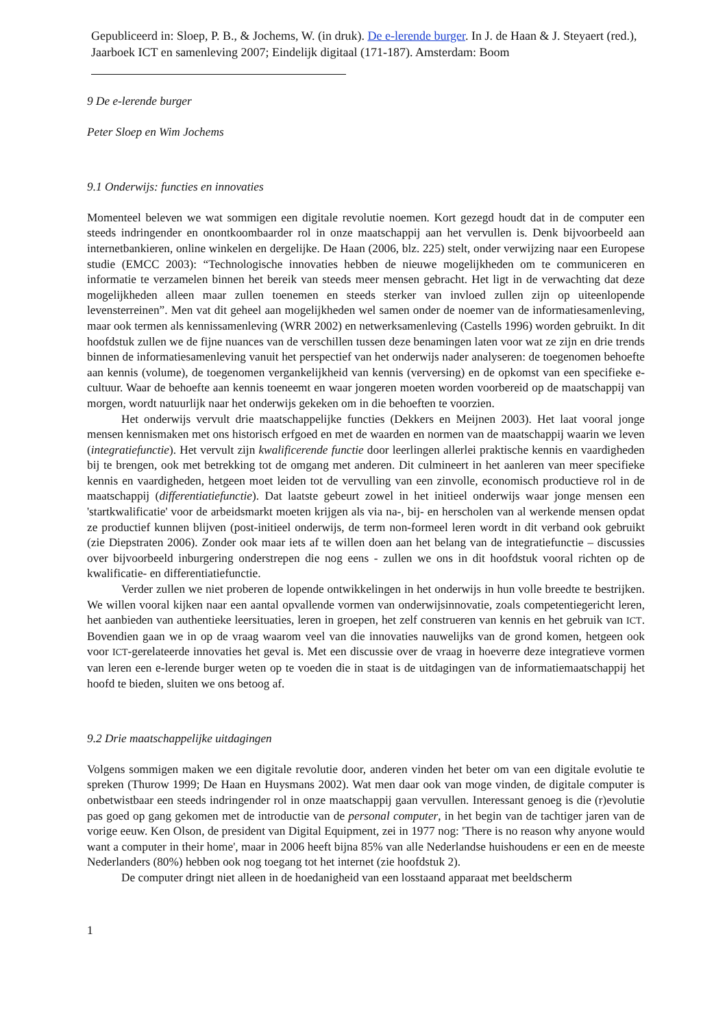Gepubliceerd in: Sloep, P. B., & Jochems, W. (in druk). De e-lerende burger. In J. de Haan & J. Steyaert (red.), Jaarboek ICT en samenleving 2007; Eindelijk digitaal (171-187). Amsterdam: Boom
9 De e-lerende burger
Peter Sloep en Wim Jochems
9.1 Onderwijs: functies en innovaties
Momenteel beleven we wat sommigen een digitale revolutie noemen. Kort gezegd houdt dat in de computer een steeds indringender en onontkoombaarder rol in onze maatschappij aan het vervullen is. Denk bijvoorbeeld aan internetbankieren, online winkelen en dergelijke. De Haan (2006, blz. 225) stelt, onder verwijzing naar een Europese studie (EMCC 2003): “Technologische innovaties hebben de nieuwe mogelijkheden om te communiceren en informatie te verzamelen binnen het bereik van steeds meer mensen gebracht. Het ligt in de verwachting dat deze mogelijkheden alleen maar zullen toenemen en steeds sterker van invloed zullen zijn op uiteenlopende levensterreinen”. Men vat dit geheel aan mogelijkheden wel samen onder de noemer van de informatiesamenleving, maar ook termen als kennissamenleving (WRR 2002) en netwerksamenleving (Castells 1996) worden gebruikt. In dit hoofdstuk zullen we de fijne nuances van de verschillen tussen deze benamingen laten voor wat ze zijn en drie trends binnen de informatiesamenleving vanuit het perspectief van het onderwijs nader analyseren: de toegenomen behoefte aan kennis (volume), de toegenomen vergankelijkheid van kennis (verversing) en de opkomst van een specifieke e-cultuur. Waar de behoefte aan kennis toeneemt en waar jongeren moeten worden voorbereid op de maatschappij van morgen, wordt natuurlijk naar het onderwijs gekeken om in die behoeften te voorzien.
Het onderwijs vervult drie maatschappelijke functies (Dekkers en Meijnen 2003). Het laat vooral jonge mensen kennismaken met ons historisch erfgoed en met de waarden en normen van de maatschappij waarin we leven (integratiefunctie). Het vervult zijn kwalificerende functie door leerlingen allerlei praktische kennis en vaardigheden bij te brengen, ook met betrekking tot de omgang met anderen. Dit culmineert in het aanleren van meer specifieke kennis en vaardigheden, hetgeen moet leiden tot de vervulling van een zinvolle, economisch productieve rol in de maatschappij (differentiatiefunctie). Dat laatste gebeurt zowel in het initieel onderwijs waar jonge mensen een 'startkwalificatie' voor de arbeidsmarkt moeten krijgen als via na-, bij- en herscholen van al werkende mensen opdat ze productief kunnen blijven (post-initieel onderwijs, de term non-formeel leren wordt in dit verband ook gebruikt (zie Diepstraten 2006). Zonder ook maar iets af te willen doen aan het belang van de integratiefunctie – discussies over bijvoorbeeld inburgering onderstrepen die nog eens - zullen we ons in dit hoofdstuk vooral richten op de kwalificatie- en differentiatiefunctie.
Verder zullen we niet proberen de lopende ontwikkelingen in het onderwijs in hun volle breedte te bestrijken. We willen vooral kijken naar een aantal opvallende vormen van onderwijsinnovatie, zoals competentiegericht leren, het aanbieden van authentieke leersituaties, leren in groepen, het zelf construeren van kennis en het gebruik van ICT. Bovendien gaan we in op de vraag waarom veel van die innovaties nauwelijks van de grond komen, hetgeen ook voor ICT-gerelateerde innovaties het geval is. Met een discussie over de vraag in hoeverre deze integratieve vormen van leren een e-lerende burger weten op te voeden die in staat is de uitdagingen van de informatiemaatschappij het hoofd te bieden, sluiten we ons betoog af.
9.2 Drie maatschappelijke uitdagingen
Volgens sommigen maken we een digitale revolutie door, anderen vinden het beter om van een digitale evolutie te spreken (Thurow 1999; De Haan en Huysmans 2002). Wat men daar ook van moge vinden, de digitale computer is onbetwistbaar een steeds indringender rol in onze maatschappij gaan vervullen. Interessant genoeg is die (r)evolutie pas goed op gang gekomen met de introductie van de personal computer, in het begin van de tachtiger jaren van de vorige eeuw. Ken Olson, de president van Digital Equipment, zei in 1977 nog: 'There is no reason why anyone would want a computer in their home', maar in 2006 heeft bijna 85% van alle Nederlandse huishoudens er een en de meeste Nederlanders (80%) hebben ook nog toegang tot het internet (zie hoofdstuk 2).
De computer dringt niet alleen in de hoedanigheid van een losstaand apparaat met beeldscherm
1